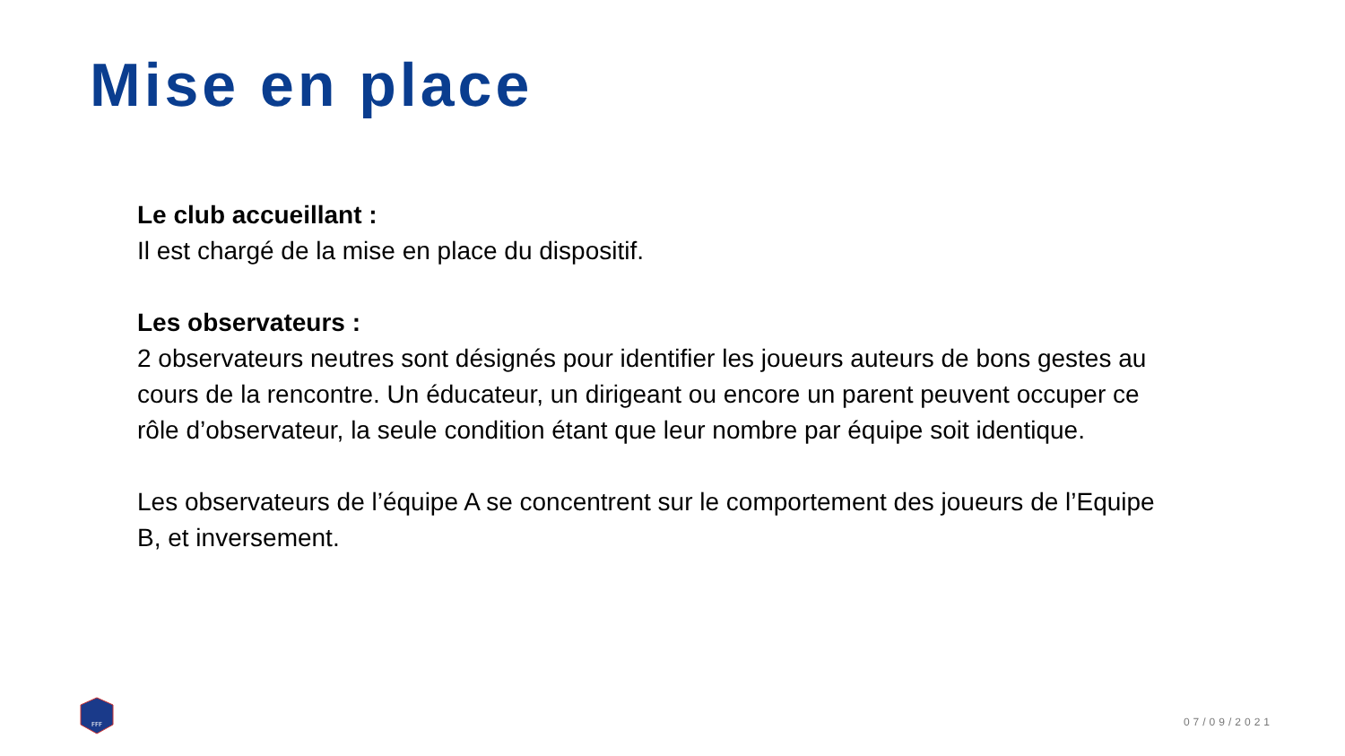Mise en place
Le club accueillant :
Il est chargé de la mise en place du dispositif.
Les observateurs :
2 observateurs neutres sont désignés pour identifier les joueurs auteurs de bons gestes au cours de la rencontre. Un éducateur, un dirigeant ou encore un parent peuvent occuper ce rôle d’observateur, la seule condition étant que leur nombre par équipe soit identique.
Les observateurs de l’équipe A se concentrent sur le comportement des joueurs de l’Equipe B, et inversement.
FFF
07/09/2021